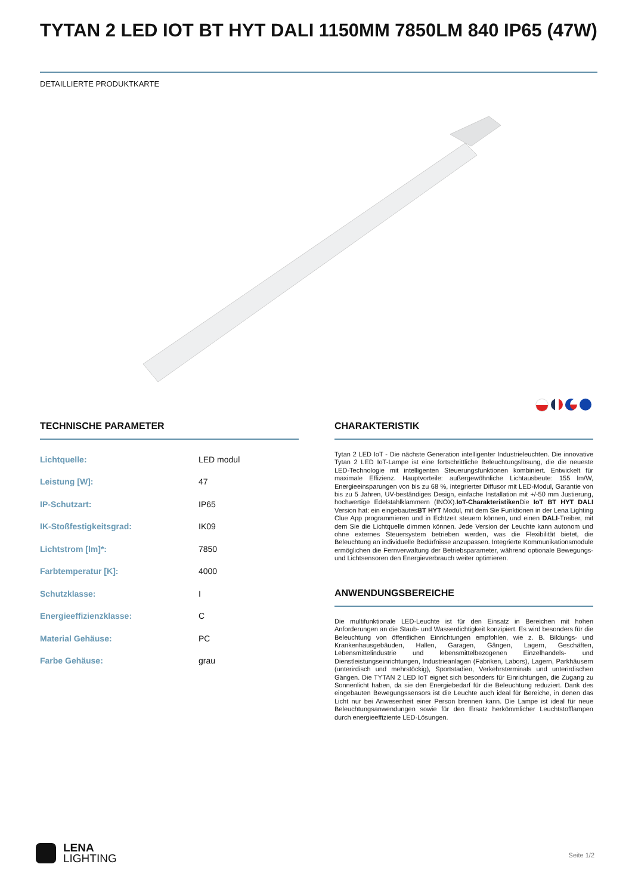TYTAN 2 LED IOT BT HYT DALI 1150MM 7850LM 840 IP65 (47W)
DETAILLIERTE PRODUKTKARTE
TECHNISCHE PARAMETER
| Lichtquelle: | LED modul |
| Leistung [W]: | 47 |
| IP-Schutzart: | IP65 |
| IK-Stoßfestigkeitsgrad: | IK09 |
| Lichtstrom [lm]*: | 7850 |
| Farbtemperatur [K]: | 4000 |
| Schutzklasse: | I |
| Energieeffizienzklasse: | C |
| Material Gehäuse: | PC |
| Farbe Gehäuse: | grau |
CHARAKTERISTIK
Tytan 2 LED IoT - Die nächste Generation intelligenter Industrieleuchten. Die innovative Tytan 2 LED IoT-Lampe ist eine fortschrittliche Beleuchtungslösung, die die neueste LED-Technologie mit intelligenten Steuerungsfunktionen kombiniert. Entwickelt für maximale Effizienz. Hauptvorteile: außergewöhnliche Lichtausbeute: 155 lm/W, Energieeinsparungen von bis zu 68 %, integrierter Diffusor mit LED-Modul, Garantie von bis zu 5 Jahren, UV-beständiges Design, einfache Installation mit +/-50 mm Justierung, hochwertige Edelstahlklammern (INOX).IoT-Charakteristiken Die IoT BT HYT DALI Version hat: ein eingebautesBT HYT Modul, mit dem Sie Funktionen in der Lena Lighting Clue App programmieren und in Echtzeit steuern können, und einen DALI-Treiber, mit dem Sie die Lichtquelle dimmen können. Jede Version der Leuchte kann autonom und ohne externes Steuersystem betrieben werden, was die Flexibilität bietet, die Beleuchtung an individuelle Bedürfnisse anzupassen. Integrierte Kommunikationsmodule ermöglichen die Fernverwaltung der Betriebsparameter, während optionale Bewegungs- und Lichtsensoren den Energieverbrauch weiter optimieren.
ANWENDUNGSBEREICHE
Die multifunktionale LED-Leuchte ist für den Einsatz in Bereichen mit hohen Anforderungen an die Staub- und Wasserdichtigkeit konzipiert. Es wird besonders für die Beleuchtung von öffentlichen Einrichtungen empfohlen, wie z. B. Bildungs- und Krankenhausgebäuden, Hallen, Garagen, Gängen, Lagern, Geschäften, Lebensmittelindustrie und lebensmittelbezogenen Einzelhandels- und Dienstleistungseinrichtungen, Industrieanlagen (Fabriken, Labors), Lagern, Parkhäusern (unterirdisch und mehrstöckig), Sportstadien, Verkehrsterminals und unterirdischen Gängen. Die TYTAN 2 LED IoT eignet sich besonders für Einrichtungen, die Zugang zu Sonnenlicht haben, da sie den Energiebedarf für die Beleuchtung reduziert. Dank des eingebauten Bewegungssensors ist die Leuchte auch ideal für Bereiche, in denen das Licht nur bei Anwesenheit einer Person brennen kann. Die Lampe ist ideal für neue Beleuchtungsanwendungen sowie für den Ersatz herkömmlicher Leuchtstofflampen durch energieeffiziente LED-Lösungen.
LENA
LIGHTING
Seite 1/2